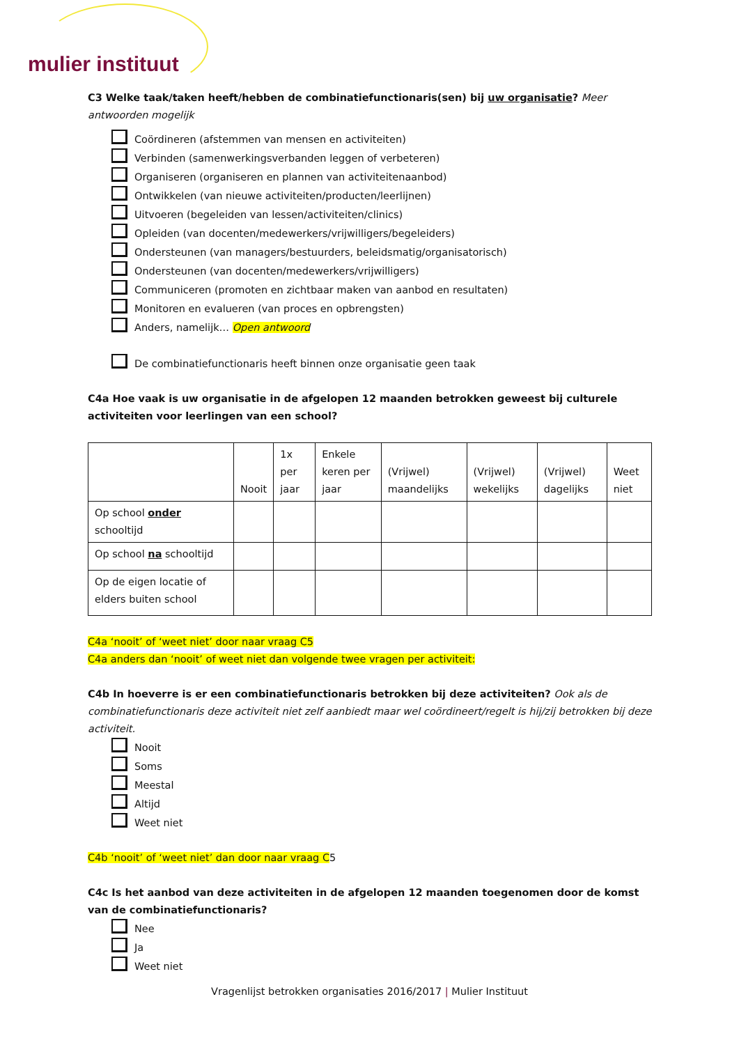mulier instituut
C3 Welke taak/taken heeft/hebben de combinatiefunctionaris(sen) bij uw organisatie? Meer antwoorden mogelijk
Coördineren (afstemmen van mensen en activiteiten)
Verbinden (samenwerkingsverbanden leggen of verbeteren)
Organiseren (organiseren en plannen van activiteitenaanbod)
Ontwikkelen (van nieuwe activiteiten/producten/leerlijnen)
Uitvoeren (begeleiden van lessen/activiteiten/clinics)
Opleiden (van docenten/medewerkers/vrijwilligers/begeleiders)
Ondersteunen (van managers/bestuurders, beleidsmatig/organisatorisch)
Ondersteunen (van docenten/medewerkers/vrijwilligers)
Communiceren (promoten en zichtbaar maken van aanbod en resultaten)
Monitoren en evalueren (van proces en opbrengsten)
Anders, namelijk… Open antwoord
De combinatiefunctionaris heeft binnen onze organisatie geen taak
C4a Hoe vaak is uw organisatie in de afgelopen 12 maanden betrokken geweest bij culturele activiteiten voor leerlingen van een school?
| | Nooit | 1x per jaar | Enkele keren per jaar | (Vrijwel) maandelijks | (Vrijwel) wekelijks | (Vrijwel) dagelijks | Weet niet |
| --- | --- | --- | --- | --- | --- | --- | --- |
| Op school onder schooltijd | | | | | | | |
| Op school na schooltijd | | | | | | | |
| Op de eigen locatie of elders buiten school | | | | | | | |
C4a ‘nooit’ of ‘weet niet’ door naar vraag C5
C4a anders dan ‘nooit’ of weet niet dan volgende twee vragen per activiteit:
C4b In hoeverre is er een combinatiefunctionaris betrokken bij deze activiteiten? Ook als de combinatiefunctionaris deze activiteit niet zelf aanbiedt maar wel coördineert/regelt is hij/zij betrokken bij deze activiteit.
Nooit
Soms
Meestal
Altijd
Weet niet
C4b ‘nooit’ of ‘weet niet’ dan door naar vraag C5
C4c Is het aanbod van deze activiteiten in de afgelopen 12 maanden toegenomen door de komst van de combinatiefunctionaris?
Nee
Ja
Weet niet
Vragenlijst betrokken organisaties 2016/2017 | Mulier Instituut